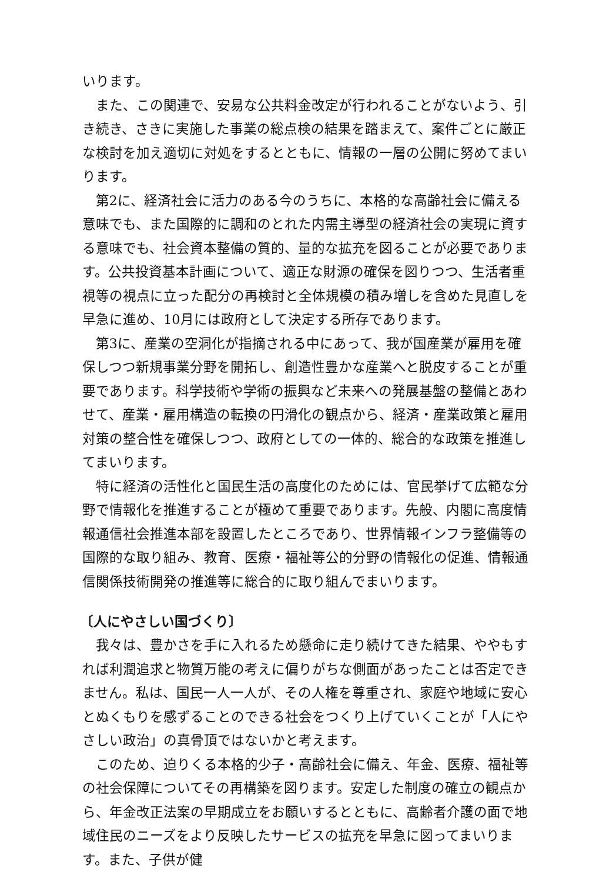いります。
また、この関連で、安易な公共料金改定が行われることがないよう、引き続き、さきに実施した事業の総点検の結果を踏まえて、案件ごとに厳正な検討を加え適切に対処をするとともに、情報の一層の公開に努めてまいります。
第2に、経済社会に活力のある今のうちに、本格的な高齢社会に備える意味でも、また国際的に調和のとれた内需主導型の経済社会の実現に資する意味でも、社会資本整備の質的、量的な拡充を図ることが必要であります。公共投資基本計画について、適正な財源の確保を図りつつ、生活者重視等の視点に立った配分の再検討と全体規模の積み増しを含めた見直しを早急に進め、10月には政府として決定する所存であります。
第3に、産業の空洞化が指摘される中にあって、我が国産業が雇用を確保しつつ新規事業分野を開拓し、創造性豊かな産業へと脱皮することが重要であります。科学技術や学術の振興など未来への発展基盤の整備とあわせて、産業・雇用構造の転換の円滑化の観点から、経済・産業政策と雇用対策の整合性を確保しつつ、政府としての一体的、総合的な政策を推進してまいります。
特に経済の活性化と国民生活の高度化のためには、官民挙げて広範な分野で情報化を推進することが極めて重要であります。先般、内閣に高度情報通信社会推進本部を設置したところであり、世界情報インフラ整備等の国際的な取り組み、教育、医療・福祉等公的分野の情報化の促進、情報通信関係技術開発の推進等に総合的に取り組んでまいります。
〔人にやさしい国づくり〕
我々は、豊かさを手に入れるため懸命に走り続けてきた結果、ややもすれば利潤追求と物質万能の考えに偏りがちな側面があったことは否定できません。私は、国民一人一人が、その人権を尊重され、家庭や地域に安心とぬくもりを感ずることのできる社会をつくり上げていくことが「人にやさしい政治」の真骨頂ではないかと考えます。
このため、迫りくる本格的少子・高齢社会に備え、年金、医療、福祉等の社会保障についてその再構築を図ります。安定した制度の確立の観点から、年金改正法案の早期成立をお願いするとともに、高齢者介護の面で地域住民のニーズをより反映したサービスの拡充を早急に図ってまいります。また、子供が健